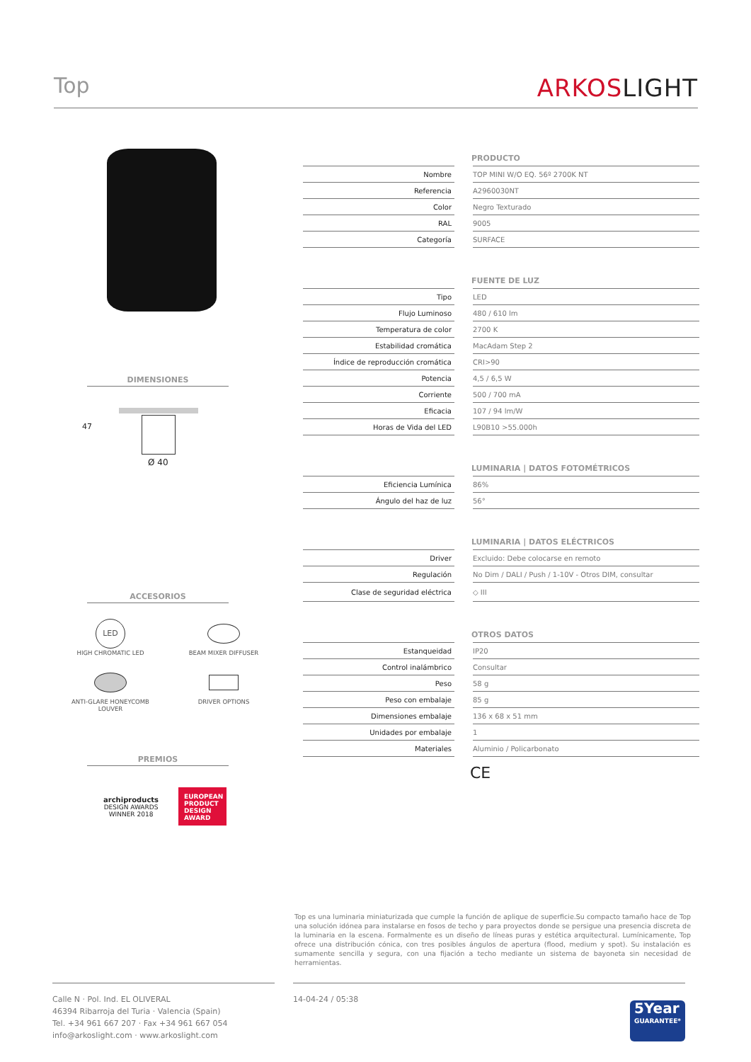Top ARKOSLIGHT
DIMENSIONES
47
Ø 40
ACCESORIOS
LED
HIGH CHROMATIC LED
BEAM MIXER DIFFUSER
ANTI-GLARE HONEYCOMB
LOUVER
DRIVER OPTIONS
PREMIOS
archiproducts
DESIGN AWARDS
WINNER 2018
EUROPEAN PRODUCT DESIGN AWARD
PRODUCTO
| Nombre | | TOP MINI W/O EQ. 56º 2700K NT |
| Referencia | | A2960030NT |
| Color | | Negro Texturado |
| RAL | | 9005 |
| Categoría | | SURFACE |
FUENTE DE LUZ
| Tipo | | LED |
| Flujo Luminoso | | 480 / 610 lm |
| Temperatura de color | | 2700 K |
| Estabilidad cromática | | MacAdam Step 2 |
| Índice de reproducción cromática | | CRI>90 |
| Potencia | | 4,5 / 6,5 W |
| Corriente | | 500 / 700 mA |
| Eficacia | | 107 / 94 lm/W |
| Horas de Vida del LED | | L90B10 >55.000h |
LUMINARIA | DATOS FOTOMÉTRICOS
| Eficiencia Lumínica | | 86% |
| Ángulo del haz de luz | | 56° |
LUMINARIA | DATOS ELÉCTRICOS
| Driver | | Excluido: Debe colocarse en remoto |
| Regulación | | No Dim / DALI / Push / 1-10V - Otros DIM, consultar |
| Clase de seguridad eléctrica | | ◇ III |
OTROS DATOS
| Estanqueidad | | IP20 |
| Control inalámbrico | | Consultar |
| Peso | | 58 g |
| Peso con embalaje | | 85 g |
| Dimensiones embalaje | | 136 x 68 x 51 mm |
| Unidades por embalaje | | 1 |
| Materiales | | Aluminio / Policarbonato |
CE
Top es una luminaria miniaturizada que cumple la función de aplique de superficie.Su compacto tamaño hace de Top una solución idónea para instalarse en fosos de techo y para proyectos donde se persigue una presencia discreta de la luminaria en la escena. Formalmente es un diseño de líneas puras y estética arquitectural. Lumínicamente, Top ofrece una distribución cónica, con tres posibles ángulos de apertura (flood, medium y spot). Su instalación es sumamente sencilla y segura, con una fijación a techo mediante un sistema de bayoneta sin necesidad de herramientas.
Calle N · Pol. Ind. EL OLIVERAL
46394 Ribarroja del Turia · Valencia (Spain)
Tel. +34 961 667 207 · Fax +34 961 667 054
info@arkoslight.com · www.arkoslight.com
14-04-24 / 05:38 5Year
GUARANTEE*